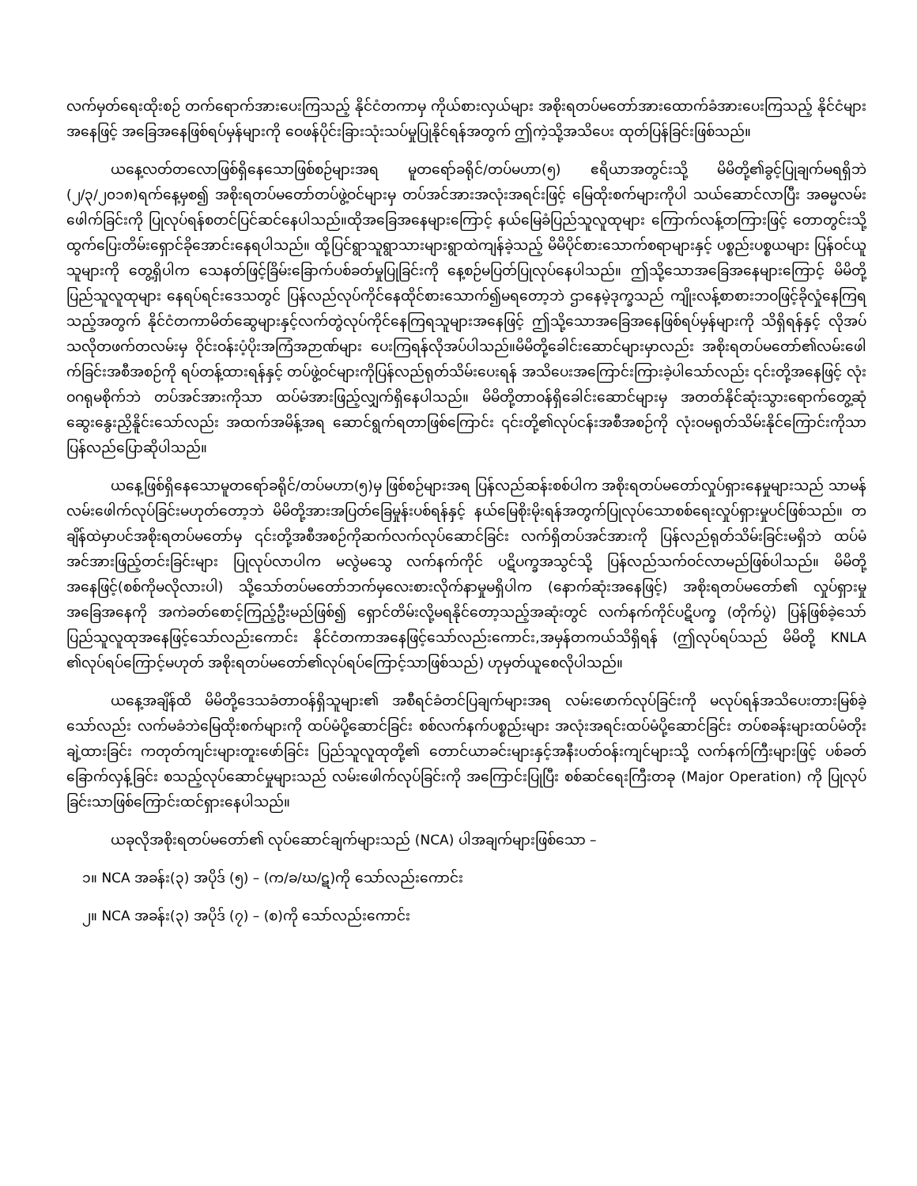လက်မှတ်ရေးထိုးစဉ် တက်ရောက်အားပေးကြသည့် နိုင်ငံတကာမှ ကိုယ်စားလှယ်များ အစိုးရတပ်မတော်အားထောက်ခံအားပေးကြသည့် နိုင်ငံများအနေဖြင့် အခြေအနေဖြစ်ရပ်မှန်များကို ဝေဖန်ပိုင်းခြားသုံးသပ်မှုပြုနိုင်ရန်အတွက် ဤကဲ့သို့အသိပေး ထုတ်ပြန်ခြင်းဖြစ်သည်။
ယနေ့လတ်တလောဖြစ်ရှိနေသောဖြစ်စဉ်များအရ မူတရော်ခရိုင်/တပ်မဟာ(၅) ဧရိယာအတွင်းသို့ မိမိတို့၏ခွင့်ပြုချက်မရရှိဘဲ (၂/၃/၂၀၁၈)ရက်နေ့မှစ၍ အစိုးရတပ်မတော်တပ်ဖွဲ့ဝင်များမှ တပ်အင်အားအလုံးအရင်းဖြင့် မြေထိုးစက်များကိုပါ သယ်ဆောင်လာပြီး အဓမ္မလမ်းဖေါက်ခြင်းကို ပြုလုပ်ရန်စတင်ပြင်ဆင်နေပါသည်။ထိုအခြေအနေများကြောင့် နယ်မြေခံပြည်သူလူထုများ ကြောက်လန့်တကြားဖြင့် တောတွင်းသို့ထွက်ပြေးတိမ်းရှောင်ခိုအောင်းနေရပါသည်။ ထို့ပြင်ရွာသူရွာသားများရွာထဲကျန်ခဲ့သည့် မိမိပိုင်စားသောက်စရာများနှင့် ပစ္စည်းပစ္စယများ ပြန်ဝင်ယူသူများကို တွေ့ရှိပါက သေနတ်ဖြင့်ခြိမ်းခြောက်ပစ်ခတ်မှုပြုခြင်းကို နေ့စဉ်မပြတ်ပြုလုပ်နေပါသည်။ ဤသို့သောအခြေအနေများကြောင့် မိမိတို့ပြည်သူလူထုများ နေရပ်ရင်းဒေသတွင် ပြန်လည်လုပ်ကိုင်နေထိုင်စားသောက်၍မရတော့ဘဲ ဌာနေမဲ့ဒုက္ခသည် ကျိုးလန့်စာစားဘဝဖြင့်ခိုလှုံနေကြရသည့်အတွက် နိုင်ငံတကာမိတ်ဆွေများနှင့်လက်တွဲလုပ်ကိုင်နေကြရသူများအနေဖြင့် ဤသို့သောအခြေအနေဖြစ်ရပ်မှန်များကို သိရှိရန်နှင့် လိုအပ်သလိုတဖက်တလမ်းမှ ဝိုင်းဝန်းပံ့ပိုးအကြံအဉာဏ်များ ပေးကြရန်လိုအပ်ပါသည်။မိမိတို့ခေါင်းဆောင်များမှာလည်း အစိုးရတပ်မတော်၏လမ်းဖေါက်ခြင်းအစီအစဉ်ကို ရပ်တန့်ထားရန်နှင့် တပ်ဖွဲ့ဝင်များကိုပြန်လည်ရုတ်သိမ်းပေးရန် အသိပေးအကြောင်းကြားခဲ့ပါသော်လည်း ၎င်းတို့အနေဖြင့် လုံးဝဂရုမစိုက်ဘဲ တပ်အင်အားကိုသာ ထပ်မံအားဖြည့်လျှက်ရှိနေပါသည်။ မိမိတို့တာဝန်ရှိခေါင်းဆောင်များမှ အတတ်နိုင်ဆုံးသွားရောက်တွေ့ဆုံဆွေးနွေးညှိနိူင်းသော်လည်း အထက်အမိန့်အရ ဆောင်ရွက်ရတာဖြစ်ကြောင်း ၎င်းတို့၏လုပ်ငန်းအစီအစဉ်ကို လုံးဝမရုတ်သိမ်းနိုင်ကြောင်းကိုသာ ပြန်လည်ပြောဆိုပါသည်။
ယနေ့ဖြစ်ရှိနေသောမူတရော်ခရိုင်/တပ်မဟာ(၅)မှ ဖြစ်စဉ်များအရ ပြန်လည်ဆန်းစစ်ပါက အစိုးရတပ်မတော်လှုပ်ရှားနေမှုများသည် သာမန်လမ်းဖေါက်လုပ်ခြင်းမဟုတ်တော့ဘဲ မိမိတို့အားအပြတ်ခြေမှုန်းပစ်ရန်နှင့် နယ်မြေစိုးမိုးရန်အတွက်ပြုလုပ်သောစစ်ရေးလှုပ်ရှားမှုပင်ဖြစ်သည်။ တချိန်ထဲမှာပင်အစိုးရတပ်မတော်မှ ၎င်းတို့အစီအစဉ်ကိုဆက်လက်လုပ်ဆောင်ခြင်း လက်ရှိတပ်အင်အားကို ပြန်လည်ရုတ်သိမ်းခြင်းမရှိဘဲ ထပ်မံအင်အားဖြည့်တင်းခြင်းများ ပြုလုပ်လာပါက မလွဲမသွေ လက်နက်ကိုင် ပဋိပက္ခအသွင်သို့ ပြန်လည်သက်ဝင်လာမည်ဖြစ်ပါသည်။ မိမိတို့အနေဖြင့်(စစ်ကိုမလိုလားပါ) သို့သော်တပ်မတော်ဘက်မှလေးစားလိုက်နာမှုမရှိပါက (နောက်ဆုံးအနေဖြင့်) အစိုးရတပ်မတော်၏ လှုပ်ရှားမှုအခြေအနေကို အကဲခတ်စောင့်ကြည့်ဦးမည်ဖြစ်၍ ရှောင်တိမ်းလို့မရနိုင်တော့သည့်အဆုံးတွင် လက်နက်ကိုင်ပဋိပက္ခ (တိုက်ပွဲ) ပြန်ဖြစ်ခဲ့သော် ပြည်သူလူထုအနေဖြင့်သော်လည်းကောင်း နိုင်ငံတကာအနေဖြင့်သော်လည်းကောင်း,အမှန်တကယ်သိရှိရန် (ဤလုပ်ရပ်သည် မိမိတို့ KNLA ၏လုပ်ရပ်ကြောင့်မဟုတ် အစိုးရတပ်မတော်၏လုပ်ရပ်ကြောင့်သာဖြစ်သည်) ဟုမှတ်ယူစေလိုပါသည်။
ယနေ့အချိန်ထိ မိမိတို့ဒေသခံတာဝန်ရှိသူများ၏ အစီရင်ခံတင်ပြချက်များအရ လမ်းဖောက်လုပ်ခြင်းကို မလုပ်ရန်အသိပေးတားမြစ်ခဲ့သော်လည်း လက်မခံဘဲမြေထိုးစက်များကို ထပ်မံပို့ဆောင်ခြင်း စစ်လက်နက်ပစ္စည်းများ အလုံးအရင်းထပ်မံပို့ဆောင်ခြင်း တပ်စခန်းများထပ်မံတိုးချဲ့ထားခြင်း ကတုတ်ကျင်းများတူးဖော်ခြင်း ပြည်သူလူထုတို့၏ တောင်ယာခင်းများနှင့်အနီးပတ်ဝန်းကျင်များသို့ လက်နက်ကြီးများဖြင့် ပစ်ခတ်ခြောက်လှန့်ခြင်း စသည့်လုပ်ဆောင်မှုများသည် လမ်းဖေါက်လုပ်ခြင်းကို အကြောင်းပြုပြီး စစ်ဆင်ရေးကြီးတခု (Major Operation) ကို ပြုလုပ်ခြင်းသာဖြစ်ကြောင်းထင်ရှားနေပါသည်။
ယခုလိုအစိုးရတပ်မတော်၏ လုပ်ဆောင်ချက်များသည် (NCA) ပါအချက်များဖြစ်သော –
၁။ NCA အခန်း(၃) အပိုဒ် (၅) – (က/ခ/ဃ/ဋ)ကို သော်လည်းကောင်း
၂။ NCA အခန်း(၃) အပိုဒ် (၇) – (စ)ကို သော်လည်းကောင်း